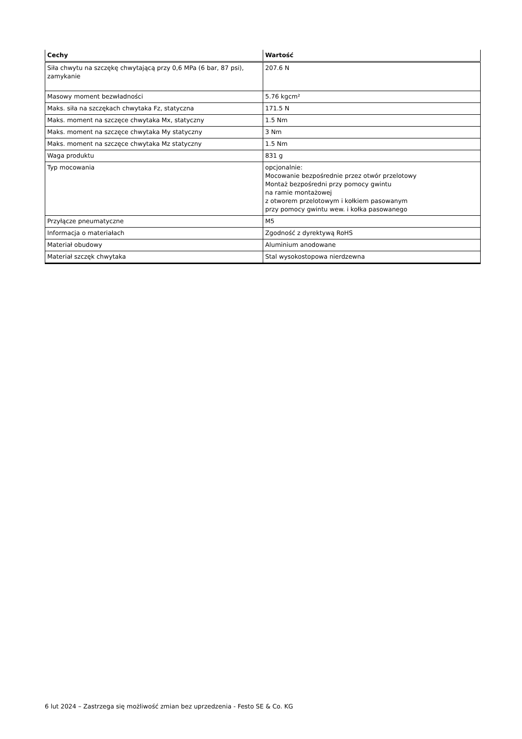| Cechy | Wartość |
| --- | --- |
| Siła chwytu na szczękę chwytającą przy 0,6 MPa (6 bar, 87 psi), zamykanie | 207.6 N |
| Masowy moment bezwładności | 5.76 kgcm² |
| Maks. siła na szczękach chwytaka Fz, statyczna | 171.5 N |
| Maks. moment na szczęce chwytaka Mx, statyczny | 1.5 Nm |
| Maks. moment na szczęce chwytaka My statyczny | 3 Nm |
| Maks. moment na szczęce chwytaka Mz statyczny | 1.5 Nm |
| Waga produktu | 831 g |
| Typ mocowania | opcjonalnie: Mocowanie bezpośrednie przez otwór przelotowy Montaż bezpośredni przy pomocy gwintu na ramie montażowej z otworem przelotowym i kołkiem pasowanym przy pomocy gwintu wew. i kołka pasowanego |
| Przyłącze pneumatyczne | M5 |
| Informacja o materiałach | Zgodność z dyrektywą RoHS |
| Materiał obudowy | Aluminium anodowane |
| Materiał szczęk chwytaka | Stal wysokostopowa nierdzewna |
6 lut 2024 – Zastrzega się możliwość zmian bez uprzedzenia - Festo SE & Co. KG